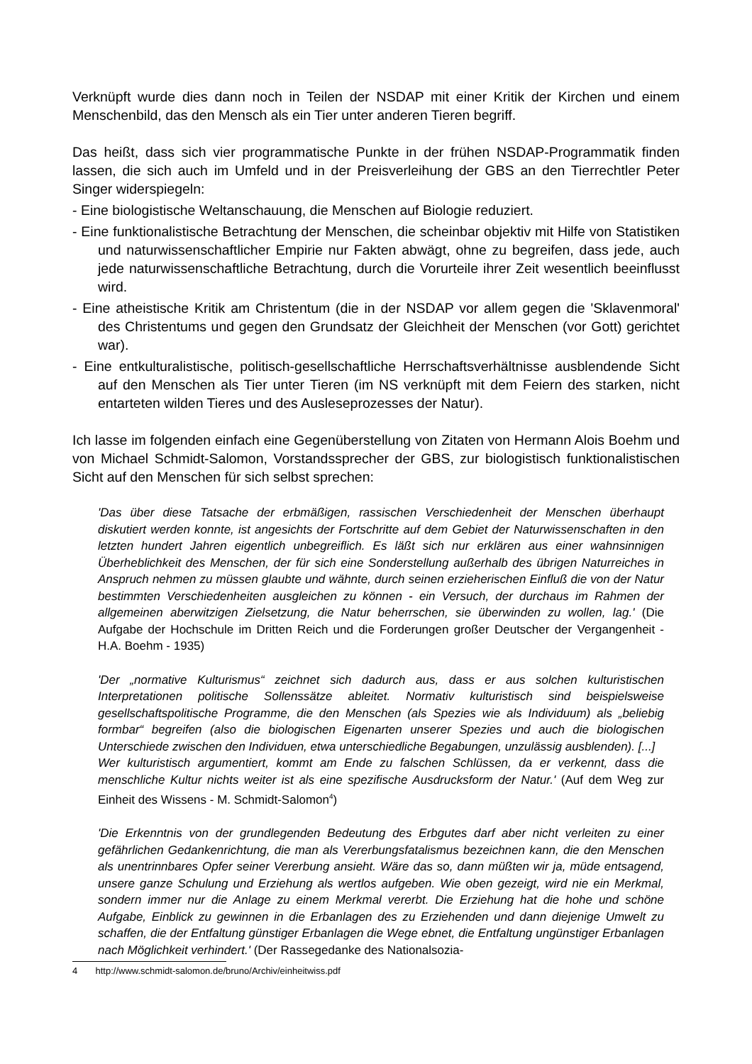Verknüpft wurde dies dann noch in Teilen der NSDAP mit einer Kritik der Kirchen und einem Menschenbild, das den Mensch als ein Tier unter anderen Tieren begriff.
Das heißt, dass sich vier programmatische Punkte in der frühen NSDAP-Programmatik finden lassen, die sich auch im Umfeld und in der Preisverleihung der GBS an den Tierrechtler Peter Singer widerspiegeln:
- Eine biologistische Weltanschauung, die Menschen auf Biologie reduziert.
- Eine funktionalistische Betrachtung der Menschen, die scheinbar objektiv mit Hilfe von Statistiken und naturwissenschaftlicher Empirie nur Fakten abwägt, ohne zu begreifen, dass jede, auch jede naturwissenschaftliche Betrachtung, durch die Vorurteile ihrer Zeit wesentlich beeinflusst wird.
- Eine atheistische Kritik am Christentum (die in der NSDAP vor allem gegen die 'Sklavenmoral' des Christentums und gegen den Grundsatz der Gleichheit der Menschen (vor Gott) gerichtet war).
- Eine entkulturalistische, politisch-gesellschaftliche Herrschaftsverhältnisse ausblendende Sicht auf den Menschen als Tier unter Tieren (im NS verknüpft mit dem Feiern des starken, nicht entarteten wilden Tieres und des Ausleseprozesses der Natur).
Ich lasse im folgenden einfach eine Gegenüberstellung von Zitaten von Hermann Alois Boehm und von Michael Schmidt-Salomon, Vorstandssprecher der GBS, zur biologistisch funktionalistischen Sicht auf den Menschen für sich selbst sprechen:
'Das über diese Tatsache der erbmäßigen, rassischen Verschiedenheit der Menschen überhaupt diskutiert werden konnte, ist angesichts der Fortschritte auf dem Gebiet der Naturwissenschaften in den letzten hundert Jahren eigentlich unbegreiflich. Es läßt sich nur erklären aus einer wahnsinnigen Überheblichkeit des Menschen, der für sich eine Sonderstellung außerhalb des übrigen Naturreiches in Anspruch nehmen zu müssen glaubte und wähnte, durch seinen erzieherischen Einfluß die von der Natur bestimmten Verschiedenheiten ausgleichen zu können - ein Versuch, der durchaus im Rahmen der allgemeinen aberwitzigen Zielsetzung, die Natur beherrschen, sie überwinden zu wollen, lag.' (Die Aufgabe der Hochschule im Dritten Reich und die Forderungen großer Deutscher der Vergangenheit - H.A. Boehm - 1935)
'Der „normative Kulturismus“ zeichnet sich dadurch aus, dass er aus solchen kulturistischen Interpretationen politische Sollenssätze ableitet. Normativ kulturistisch sind beispielsweise gesellschaftspolitische Programme, die den Menschen (als Spezies wie als Individuum) als „beliebig formbar“ begreifen (also die biologischen Eigenarten unserer Spezies und auch die biologischen Unterschiede zwischen den Individuen, etwa unterschiedliche Begabungen, unzulässig ausblenden). [...]
Wer kulturistisch argumentiert, kommt am Ende zu falschen Schlüssen, da er verkennt, dass die menschliche Kultur nichts weiter ist als eine spezifische Ausdrucksform der Natur.' (Auf dem Weg zur Einheit des Wissens - M. Schmidt-Salomon<sup>4</sup>)
'Die Erkenntnis von der grundlegenden Bedeutung des Erbgutes darf aber nicht verleiten zu einer gefährlichen Gedankenrichtung, die man als Vererbungsfatalismus bezeichnen kann, die den Menschen als unentrinnbares Opfer seiner Vererbung ansieht. Wäre das so, dann müßten wir ja, müde entsagend, unsere ganze Schulung und Erziehung als wertlos aufgeben. Wie oben gezeigt, wird nie ein Merkmal, sondern immer nur die Anlage zu einem Merkmal vererbt. Die Erziehung hat die hohe und schöne Aufgabe, Einblick zu gewinnen in die Erbanlagen des zu Erziehenden und dann diejenige Umwelt zu schaffen, die der Entfaltung günstiger Erbanlagen die Wege ebnet, die Entfaltung ungünstiger Erbanlagen nach Möglichkeit verhindert.' (Der Rassegedanke des Nationalsozia-
4 http://www.schmidt-salomon.de/bruno/Archiv/einheitwiss.pdf